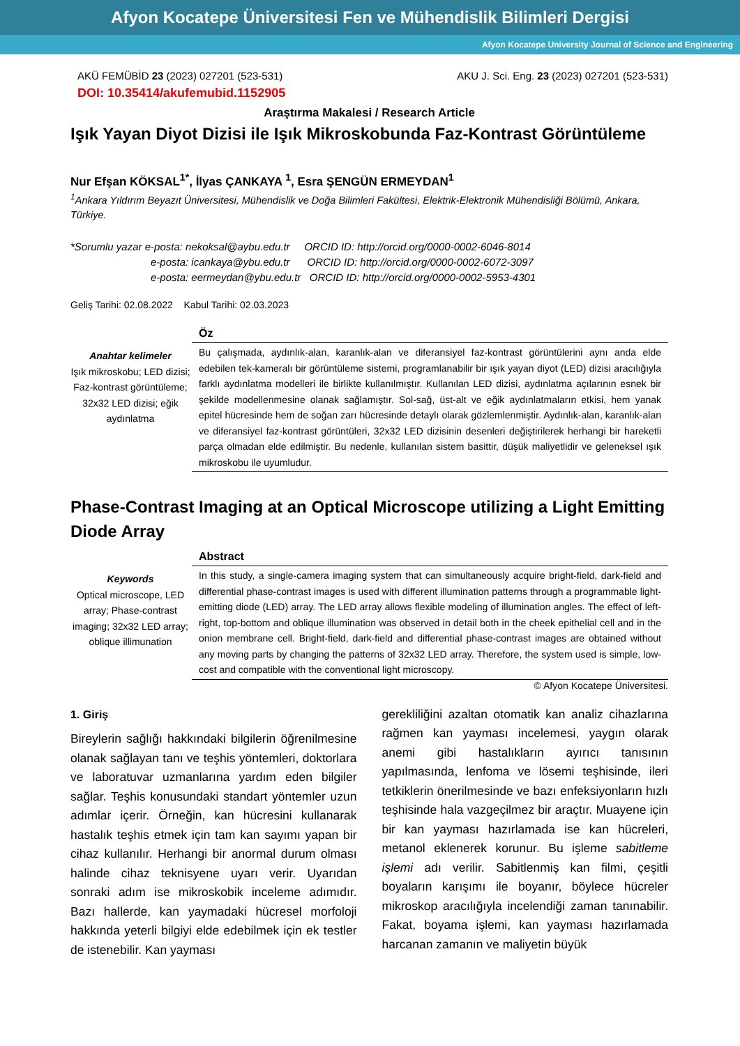Afyon Kocatepe Üniversitesi Fen ve Mühendislik Bilimleri Dergisi
Afyon Kocatepe University Journal of Science and Engineering
AKÜ FEMÜBİD 23 (2023) 027201 (523-531) AKU J. Sci. Eng. 23 (2023) 027201 (523-531)
DOI: 10.35414/akufemubid.1152905
Araştırma Makalesi / Research Article
Işık Yayan Diyot Dizisi ile Işık Mikroskobunda Faz-Kontrast Görüntüleme
Nur Efşan KÖKSAL<sup>1*</sup>, İlyas ÇANKAYA <sup>1</sup>, Esra ŞENGÜN ERMEYDAN<sup>1</sup>
<sup>1</sup> Ankara Yıldırım Beyazıt Üniversitesi, Mühendislik ve Doğa Bilimleri Fakültesi, Elektrik-Elektronik Mühendisliği Bölümü, Ankara, Türkiye.
*Sorumlu yazar e-posta: nekoksal@aybu.edu.tr ORCID ID: http://orcid.org/0000-0002-6046-8014
e-posta: icankaya@ybu.edu.tr ORCID ID: http://orcid.org/0000-0002-6072-3097
e-posta: eermeydan@ybu.edu.tr ORCID ID: http://orcid.org/0000-0002-5953-4301
Geliş Tarihi: 02.08.2022 Kabul Tarihi: 02.03.2023
Anahtar kelimeler
Işık mikroskobu; LED dizisi; Faz-kontrast görüntüleme; 32x32 LED dizisi; eğik aydınlatma
Öz
Bu çalışmada, aydınlık-alan, karanlık-alan ve diferansiyel faz-kontrast görüntülerini aynı anda elde edebilen tek-kameralı bir görüntüleme sistemi, programlanabilir bir ışık yayan diyot (LED) dizisi aracılığıyla farklı aydınlatma modelleri ile birlikte kullanılmıştır. Kullanılan LED dizisi, aydınlatma açılarının esnek bir şekilde modellenmesine olanak sağlamıştır. Sol-sağ, üst-alt ve eğik aydınlatmaların etkisi, hem yanak epitel hücresinde hem de soğan zarı hücresinde detaylı olarak gözlemlenmiştir. Aydınlık-alan, karanlık-alan ve diferansiyel faz-kontrast görüntüleri, 32x32 LED dizisinin desenleri değiştirilerek herhangi bir hareketli parça olmadan elde edilmiştir. Bu nedenle, kullanılan sistem basittir, düşük maliyetlidir ve geleneksel ışık mikroskobu ile uyumludur.
Phase-Contrast Imaging at an Optical Microscope utilizing a Light Emitting Diode Array
Keywords
Optical microscope, LED array; Phase-contrast imaging; 32x32 LED array; oblique illimunation
Abstract
In this study, a single-camera imaging system that can simultaneously acquire bright-field, dark-field and differential phase-contrast images is used with different illumination patterns through a programmable light-emitting diode (LED) array. The LED array allows flexible modeling of illumination angles. The effect of left-right, top-bottom and oblique illumination was observed in detail both in the cheek epithelial cell and in the onion membrane cell. Bright-field, dark-field and differential phase-contrast images are obtained without any moving parts by changing the patterns of 32x32 LED array. Therefore, the system used is simple, low-cost and compatible with the conventional light microscopy.
© Afyon Kocatepe Üniversitesi.
1. Giriş
Bireylerin sağlığı hakkındaki bilgilerin öğrenilmesine olanak sağlayan tanı ve teşhis yöntemleri, doktorlara ve laboratuvar uzmanlarına yardım eden bilgiler sağlar. Teşhis konusundaki standart yöntemler uzun adımlar içerir. Örneğin, kan hücresini kullanarak hastalık teşhis etmek için tam kan sayımı yapan bir cihaz kullanılır. Herhangi bir anormal durum olması halinde cihaz teknisyene uyarı verir. Uyarıdan sonraki adım ise mikroskobik inceleme adımıdır. Bazı hallerde, kan yaymadaki hücresel morfoloji hakkında yeterli bilgiyi elde edebilmek için ek testler de istenebilir. Kan yayması
gerekliliğini azaltan otomatik kan analiz cihazlarına rağmen kan yayması incelemesi, yaygın olarak anemi gibi hastalıkların ayırıcı tanısının yapılmasında, lenfoma ve lösemi teşhisinde, ileri tetkiklerin önerilmesinde ve bazı enfeksiyonların hızlı teşhisinde hala vazgeçilmez bir araçtır. Muayene için bir kan yayması hazırlamada ise kan hücreleri, metanol eklenerek korunur. Bu işleme sabitleme işlemi adı verilir. Sabitlenmiş kan filmi, çeşitli boyaların karışımı ile boyanır, böylece hücreler mikroskop aracılığıyla incelendiği zaman tanınabilir. Fakat, boyama işlemi, kan yayması hazırlamada harcanan zamanın ve maliyetin büyük